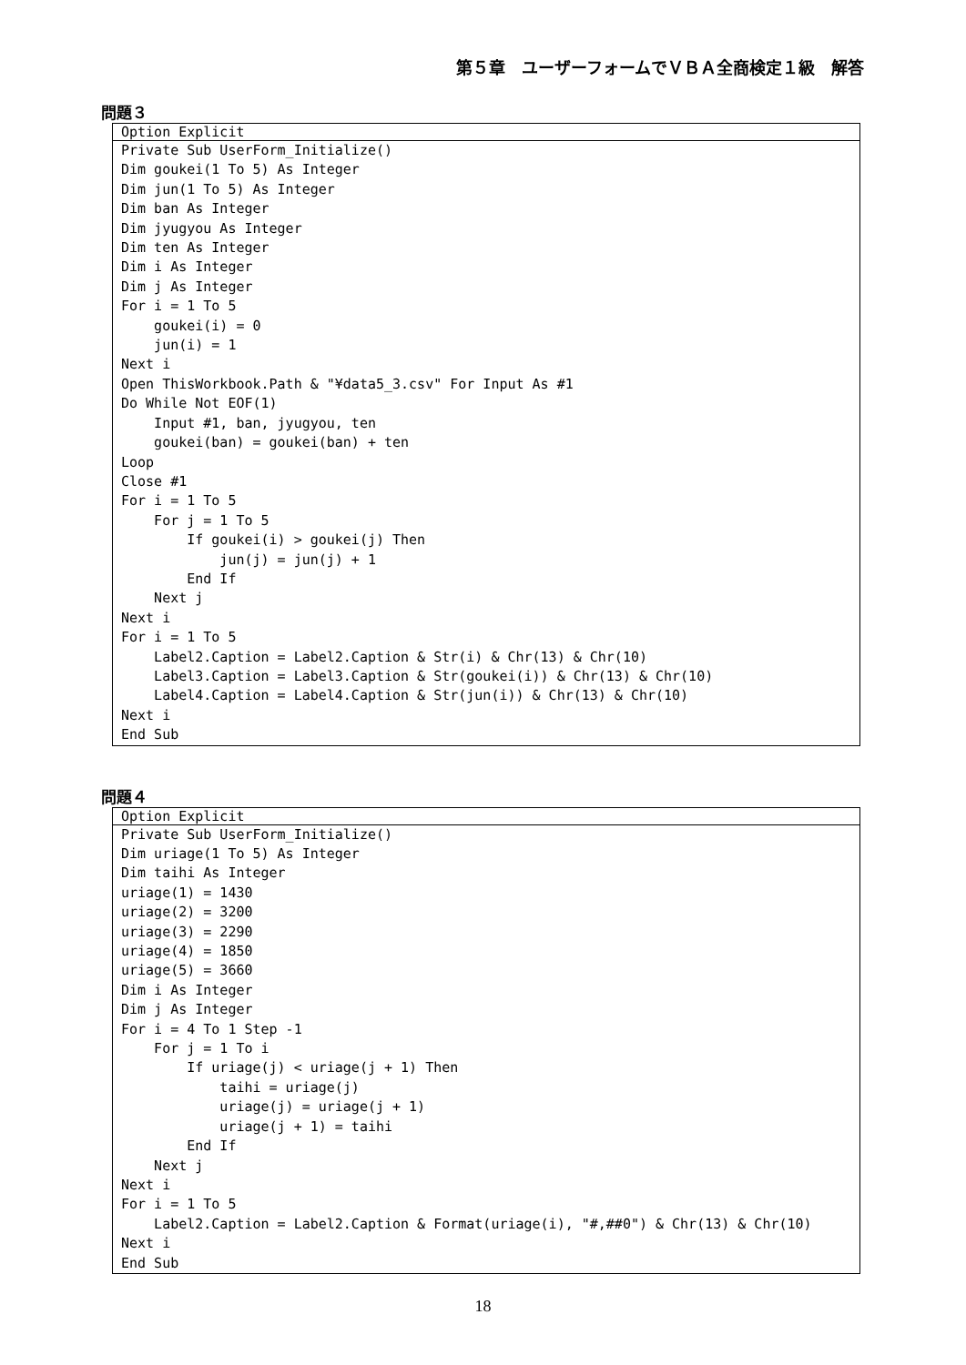第５章　ユーザーフォームでＶＢＡ全商検定１級　解答
問題３
Option Explicit
Private Sub UserForm_Initialize()
Dim goukei(1 To 5) As Integer
Dim jun(1 To 5) As Integer
Dim ban As Integer
Dim jyugyou As Integer
Dim ten As Integer
Dim i As Integer
Dim j As Integer
For i = 1 To 5
    goukei(i) = 0
    jun(i) = 1
Next i
Open ThisWorkbook.Path & "¥data5_3.csv" For Input As #1
Do While Not EOF(1)
    Input #1, ban, jyugyou, ten
    goukei(ban) = goukei(ban) + ten
Loop
Close #1
For i = 1 To 5
    For j = 1 To 5
        If goukei(i) > goukei(j) Then
            jun(j) = jun(j) + 1
        End If
    Next j
Next i
For i = 1 To 5
    Label2.Caption = Label2.Caption & Str(i) & Chr(13) & Chr(10)
    Label3.Caption = Label3.Caption & Str(goukei(i)) & Chr(13) & Chr(10)
    Label4.Caption = Label4.Caption & Str(jun(i)) & Chr(13) & Chr(10)
Next i
End Sub
問題４
Option Explicit
Private Sub UserForm_Initialize()
Dim uriage(1 To 5) As Integer
Dim taihi As Integer
uriage(1) = 1430
uriage(2) = 3200
uriage(3) = 2290
uriage(4) = 1850
uriage(5) = 3660
Dim i As Integer
Dim j As Integer
For i = 4 To 1 Step -1
    For j = 1 To i
        If uriage(j) < uriage(j + 1) Then
            taihi = uriage(j)
            uriage(j) = uriage(j + 1)
            uriage(j + 1) = taihi
        End If
    Next j
Next i
For i = 1 To 5
    Label2.Caption = Label2.Caption & Format(uriage(i), "#,##0") & Chr(13) & Chr(10)
Next i
End Sub
18